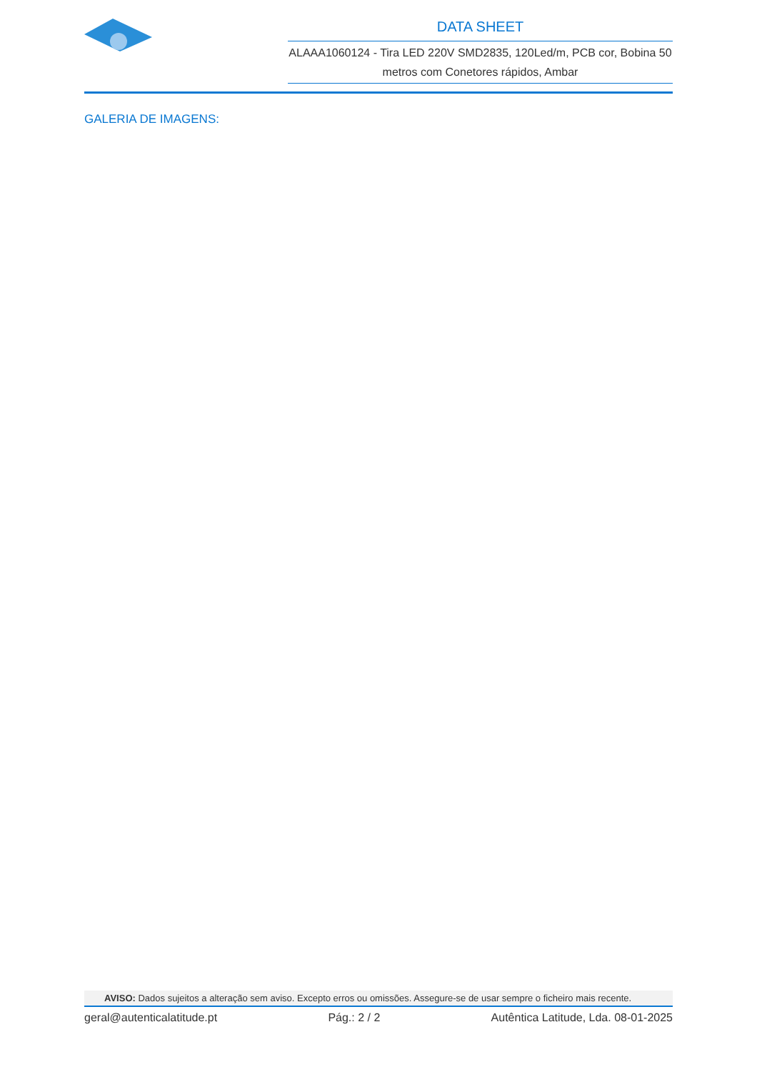DATA SHEET
ALAAA1060124 - Tira LED 220V SMD2835, 120Led/m, PCB cor, Bobina 50 metros com Conetores rápidos, Ambar
GALERIA DE IMAGENS:
AVISO: Dados sujeitos a alteração sem aviso. Excepto erros ou omissões. Assegure-se de usar sempre o ficheiro mais recente.
geral@autenticalatitude.pt Pág.: 2 / 2 Autêntica Latitude, Lda. 08-01-2025